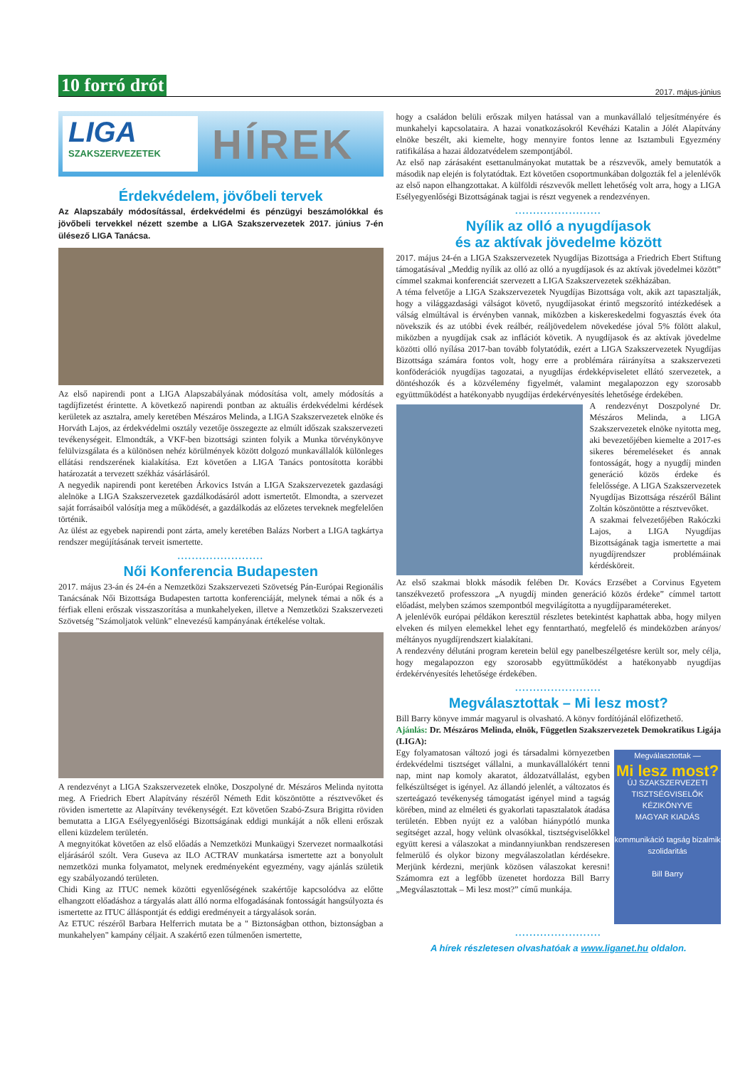10 forró drót 2017. május-június
LIGA
SZAKSZERVEZETEK
HÍREK
Érdekvédelem, jövőbeli tervek
Az Alapszabály módosítással, érdekvédelmi és pénzügyi beszámolókkal és jövőbeli tervekkel nézett szembe a LIGA Szakszervezetek 2017. június 7-én ülésező LIGA Tanácsa.
Az első napirendi pont a LIGA Alapszabályának módosítása volt, amely módosítás a tagdíjfizetést érintette. A következő napirendi pontban az aktuális érdekvédelmi kérdések kerületek az asztalra, amely keretében Mészáros Melinda, a LIGA Szakszervezetek elnöke és Horváth Lajos, az érdekvédelmi osztály vezetője összegezte az elmúlt időszak szakszervezeti tevékenységeit. Elmondták, a VKF-ben bizottsági szinten folyik a Munka törvénykönyve felülvizsgálata és a különösen nehéz körülmények között dolgozó munkavállalók különleges ellátási rendszerének kialakítása. Ezt követően a LIGA Tanács pontosította korábbi határozatát a tervezett székház vásárlásáról.
A negyedik napirendi pont keretében Árkovics István a LIGA Szakszervezetek gazdasági alelnöke a LIGA Szakszervezetek gazdálkodásáról adott ismertetőt. Elmondta, a szervezet saját forrásaiból valósítja meg a működését, a gazdálkodás az előzetes terveknek megfelelően történik.
Az ülést az egyebek napirendi pont zárta, amely keretében Balázs Norbert a LIGA tagkártya rendszer megújításának terveit ismertette.
........................
Női Konferencia Budapesten
2017. május 23-án és 24-én a Nemzetközi Szakszervezeti Szövetség Pán-Európai Regionális Tanácsának Női Bizottsága Budapesten tartotta konferenciáját, melynek témai a nők és a férfiak elleni erőszak visszaszorítása a munkahelyeken, illetve a Nemzetközi Szakszervezeti Szövetség "Számoljatok velünk" elnevezésű kampányának értékelése voltak.
A rendezvényt a LIGA Szakszervezetek elnöke, Doszpolyné dr. Mészáros Melinda nyitotta meg. A Friedrich Ebert Alapítvány részéről Németh Edit köszöntötte a résztvevőket és röviden ismertette az Alapítvány tevékenységét. Ezt követően Szabó-Zsura Brigitta röviden bemutatta a LIGA Esélyegyenlőségi Bizottságának eddigi munkáját a nők elleni erőszak elleni küzdelem területén.
A megnyitókat követően az első előadás a Nemzetközi Munkaügyi Szervezet normaalkotási eljárásáról szólt. Vera Guseva az ILO ACTRAV munkatársa ismertette azt a bonyolult nemzetközi munka folyamatot, melynek eredményeként egyezmény, vagy ajánlás születik egy szabályozandó területen.
Chidi King az ITUC nemek közötti egyenlőségének szakértője kapcsolódva az előtte elhangzott előadáshoz a tárgyalás alatt álló norma elfogadásának fontosságát hangsúlyozta és ismertette az ITUC álláspontját és eddigi eredményeit a tárgyalások során.
Az ETUC részéről Barbara Helferrich mutata be a " Biztonságban otthon, biztonságban a munkahelyen" kampány céljait. A szakértő ezen túlmenően ismertette,
hogy a családon belüli erőszak milyen hatással van a munkavállaló teljesítményére és munkahelyi kapcsolataira. A hazai vonatkozásokról Kevéházi Katalin a Jólét Alapítvány elnöke beszélt, aki kiemelte, hogy mennyire fontos lenne az Isztambuli Egyezmény ratifikálása a hazai áldozatvédelem szempontjából.
Az első nap zárásaként esettanulmányokat mutattak be a részvevők, amely bemutatók a második nap elején is folytatódtak. Ezt követően csoportmunkában dolgozták fel a jelenlévők az első napon elhangzottakat. A külföldi részvevők mellett lehetőség volt arra, hogy a LIGA Esélyegyenlőségi Bizottságának tagjai is részt vegyenek a rendezvényen.
........................
Nyílik az olló a nyugdíjasok
és az aktívak jövedelme között
2017. május 24-én a LIGA Szakszervezetek Nyugdíjas Bizottsága a Friedrich Ebert Stiftung támogatásával „Meddig nyílik az olló az olló a nyugdíjasok és az aktívak jövedelmei között” címmel szakmai konferenciát szervezett a LIGA Szakszervezetek székházában.
A téma felvetője a LIGA Szakszervezetek Nyugdíjas Bizottsága volt, akik azt tapasztalják, hogy a világgazdasági válságot követő, nyugdíjasokat érintő megszorító intézkedések a válság elmúltával is érvényben vannak, miközben a kiskereskedelmi fogyasztás évek óta növekszik és az utóbbi évek reálbér, reáljövedelem növekedése jóval 5% fölött alakul, miközben a nyugdíjak csak az inflációt követik. A nyugdíjasok és az aktívak jövedelme közötti olló nyílása 2017-ban tovább folytatódik, ezért a LIGA Szakszervezetek Nyugdíjas Bizottsága számára fontos volt, hogy erre a problémára ráirányítsa a szakszervezeti konföderációk nyugdíjas tagozatai, a nyugdíjas érdekképviseletet ellátó szervezetek, a döntéshozók és a közvélemény figyelmét, valamint megalapozzon egy szorosabb együttműködést a hatékonyabb nyugdíjas érdekérvényesítés lehetősége érdekében.
A rendezvényt Doszpolyné Dr. Mészáros Melinda, a LIGA Szakszervezetek elnöke nyitotta meg, aki bevezetőjében kiemelte a 2017-es sikeres béremeléseket és annak fontosságát, hogy a nyugdíj minden generáció közös érdeke és felelőssége. A LIGA Szakszervezetek Nyugdíjas Bizottsága részéről Bálint Zoltán köszöntötte a résztvevőket.
A szakmai felvezetőjében Rakóczki Lajos, a LIGA Nyugdíjas Bizottságának tagja ismertette a mai nyugdíjrendszer problémáinak kérdésköreit.
Az első szakmai blokk második felében Dr. Kovács Erzsébet a Corvinus Egyetem tanszékvezető professzora „A nyugdíj minden generáció közös érdeke” címmel tartott előadást, melyben számos szempontból megvilágította a nyugdíjparamétereket.
A jelenlévők európai példákon keresztül részletes betekintést kaphattak abba, hogy milyen elveken és milyen elemekkel lehet egy fenntartható, megfelelő és mindeközben arányos/ méltányos nyugdíjrendszert kialakítani.
A rendezvény délutáni program keretein belül egy panelbeszélgetésre került sor, mely célja, hogy megalapozzon egy szorosabb együttműködést a hatékonyabb nyugdíjas érdekérvényesítés lehetősége érdekében.
........................
Megválasztottak – Mi lesz most?
Bill Barry könyve immár magyarul is olvasható. A könyv fordítójánál előfizethető.
Ajánlás: Dr. Mészáros Melinda, elnök, Független Szakszervezetek Demokratikus Ligája (LIGA):
Megválasztottak —
Mi lesz most?
ÚJ SZAKSZERVEZETI TISZTSÉGVISELŐK KÉZIKÖNYVE
MAGYAR KIADÁS
kommunikáció tagság bizalmik szolidaritás
Bill Barry
Egy folyamatosan változó jogi és társadalmi környezetben érdekvédelmi tisztséget vállalni, a munkavállalókért tenni nap, mint nap komoly akaratot, áldozatvállalást, egyben felkészültséget is igényel. Az állandó jelenlét, a változatos és szerteágazó tevékenység támogatást igényel mind a tagság körében, mind az elméleti és gyakorlati tapasztalatok átadása területén. Ebben nyújt ez a valóban hiánypótló munka segítséget azzal, hogy velünk olvasókkal, tisztségviselőkkel együtt keresi a válaszokat a mindannyiunkban rendszeresen felmerülő és olykor bizony megválaszolatlan kérdésekre. Merjünk kérdezni, merjünk közösen válaszokat keresni! Számomra ezt a legfőbb üzenetet hordozza Bill Barry „Megválasztottak – Mi lesz most?” című munkája.
........................
A hírek részletesen olvashatóak a www.liganet.hu oldalon.